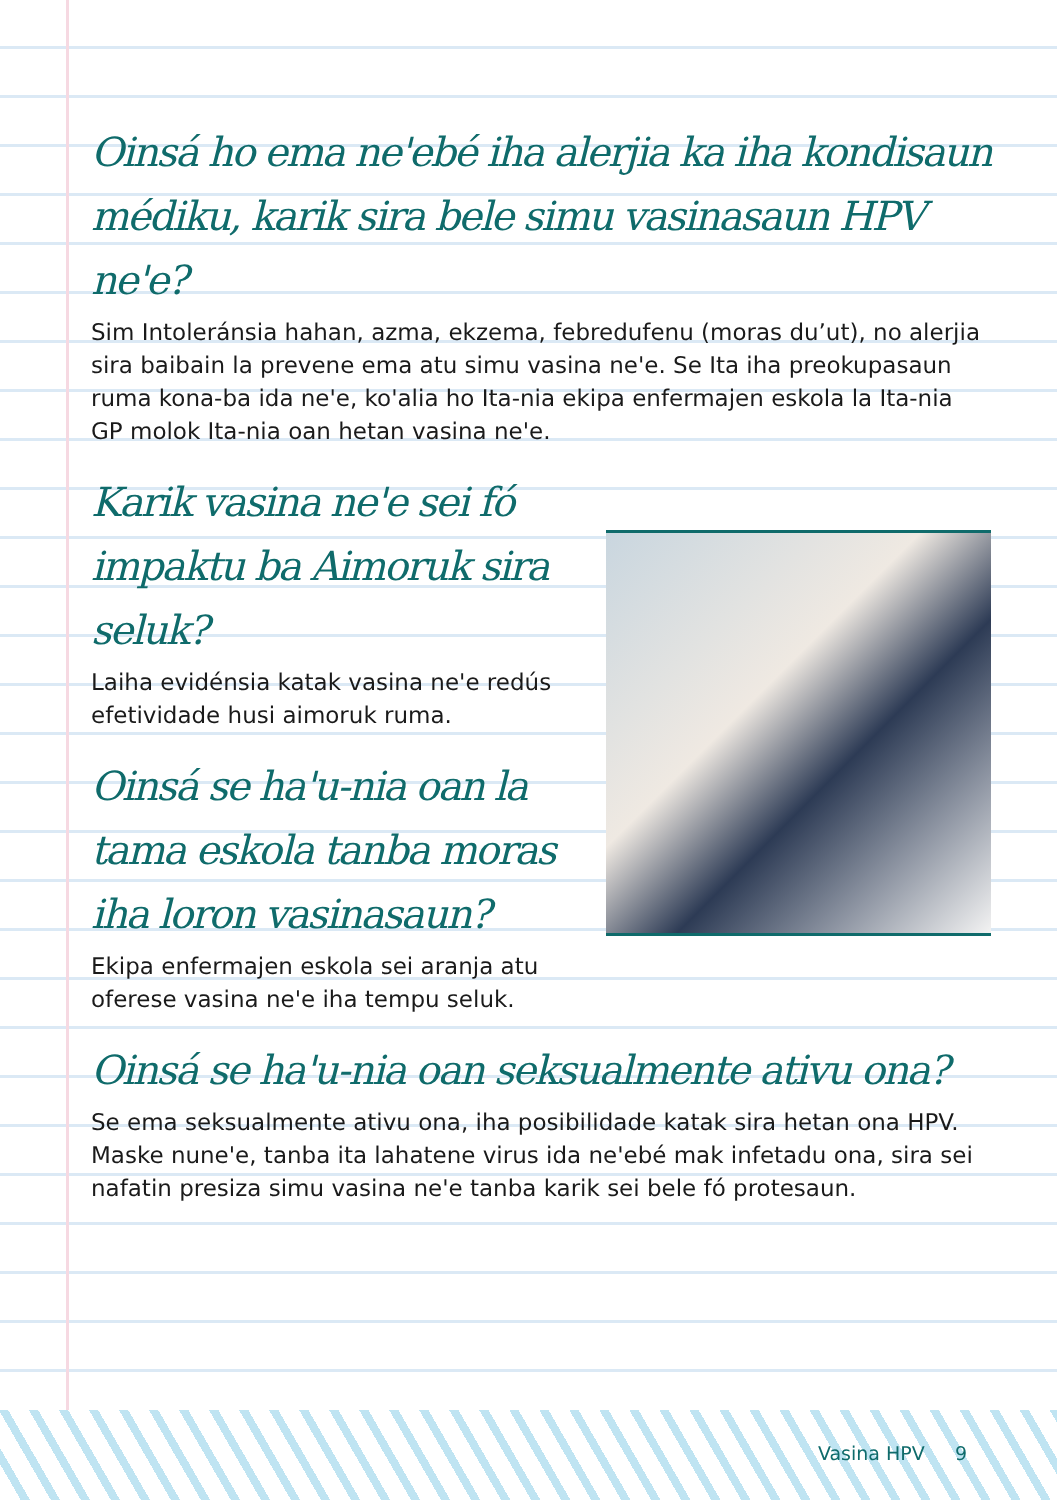Oinsá ho ema ne'ebé iha alerjia ka iha kondisaun médiku, karik sira bele simu vasinasaun HPV ne'e?
Sim Intoleránsia hahan, azma, ekzema, febredufenu (moras du’ut), no alerjia sira baibain la prevene ema atu simu vasina ne'e. Se Ita iha preokupasaun ruma kona-ba ida ne'e, ko'alia ho Ita-nia ekipa enfermajen eskola la Ita-nia GP molok Ita-nia oan hetan vasina ne'e.
Karik vasina ne'e sei fó impaktu ba Aimoruk sira seluk?
Laiha evidénsia katak vasina ne'e redús efetividade husi aimoruk ruma.
Oinsá se ha'u-nia oan la tama eskola tanba moras iha loron vasinasaun?
Ekipa enfermajen eskola sei aranja atu oferese vasina ne'e iha tempu seluk.
Oinsá se ha'u-nia oan seksualmente ativu ona?
Se ema seksualmente ativu ona, iha posibilidade katak sira hetan ona HPV. Maske nune'e, tanba ita lahatene virus ida ne'ebé mak infetadu ona, sira sei nafatin presiza simu vasina ne'e tanba karik sei bele fó protesaun.
Vasina HPV 9